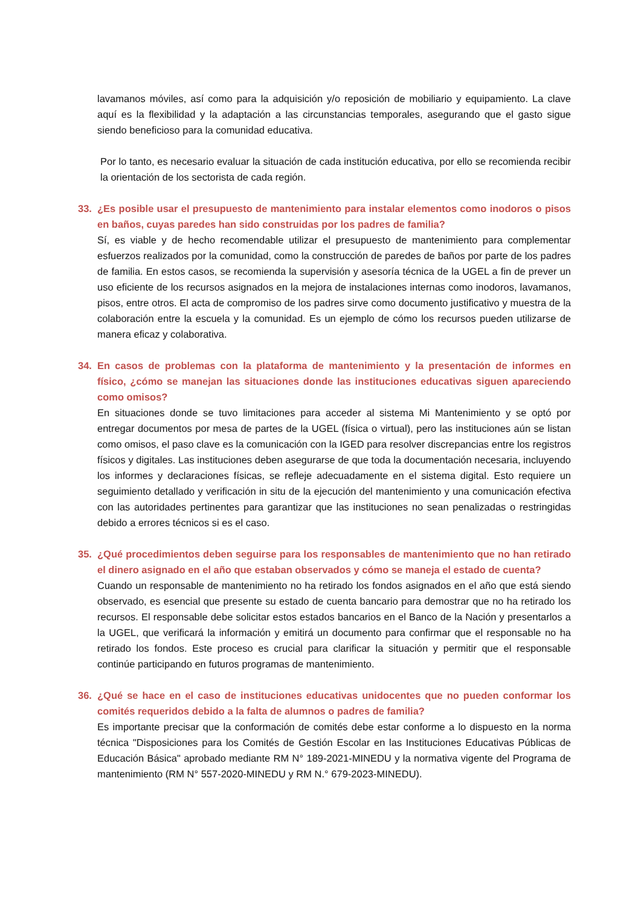lavamanos móviles, así como para la adquisición y/o reposición de mobiliario y equipamiento. La clave aquí es la flexibilidad y la adaptación a las circunstancias temporales, asegurando que el gasto sigue siendo beneficioso para la comunidad educativa.
Por lo tanto, es necesario evaluar la situación de cada institución educativa, por ello se recomienda recibir la orientación de los sectorista de cada región.
33. ¿Es posible usar el presupuesto de mantenimiento para instalar elementos como inodoros o pisos en baños, cuyas paredes han sido construidas por los padres de familia?
Sí, es viable y de hecho recomendable utilizar el presupuesto de mantenimiento para complementar esfuerzos realizados por la comunidad, como la construcción de paredes de baños por parte de los padres de familia. En estos casos, se recomienda la supervisión y asesoría técnica de la UGEL a fin de prever un uso eficiente de los recursos asignados en la mejora de instalaciones internas como inodoros, lavamanos, pisos, entre otros. El acta de compromiso de los padres sirve como documento justificativo y muestra de la colaboración entre la escuela y la comunidad. Es un ejemplo de cómo los recursos pueden utilizarse de manera eficaz y colaborativa.
34. En casos de problemas con la plataforma de mantenimiento y la presentación de informes en físico, ¿cómo se manejan las situaciones donde las instituciones educativas siguen apareciendo como omisos?
En situaciones donde se tuvo limitaciones para acceder al sistema Mi Mantenimiento y se optó por entregar documentos por mesa de partes de la UGEL (física o virtual), pero las instituciones aún se listan como omisos, el paso clave es la comunicación con la IGED para resolver discrepancias entre los registros físicos y digitales. Las instituciones deben asegurarse de que toda la documentación necesaria, incluyendo los informes y declaraciones físicas, se refleje adecuadamente en el sistema digital. Esto requiere un seguimiento detallado y verificación in situ de la ejecución del mantenimiento y una comunicación efectiva con las autoridades pertinentes para garantizar que las instituciones no sean penalizadas o restringidas debido a errores técnicos si es el caso.
35. ¿Qué procedimientos deben seguirse para los responsables de mantenimiento que no han retirado el dinero asignado en el año que estaban observados y cómo se maneja el estado de cuenta?
Cuando un responsable de mantenimiento no ha retirado los fondos asignados en el año que está siendo observado, es esencial que presente su estado de cuenta bancario para demostrar que no ha retirado los recursos. El responsable debe solicitar estos estados bancarios en el Banco de la Nación y presentarlos a la UGEL, que verificará la información y emitirá un documento para confirmar que el responsable no ha retirado los fondos. Este proceso es crucial para clarificar la situación y permitir que el responsable continúe participando en futuros programas de mantenimiento.
36. ¿Qué se hace en el caso de instituciones educativas unidocentes que no pueden conformar los comités requeridos debido a la falta de alumnos o padres de familia?
Es importante precisar que la conformación de comités debe estar conforme a lo dispuesto en la norma técnica "Disposiciones para los Comités de Gestión Escolar en las Instituciones Educativas Públicas de Educación Básica" aprobado mediante RM N° 189-2021-MINEDU y la normativa vigente del Programa de mantenimiento (RM N° 557-2020-MINEDU y RM N.° 679-2023-MINEDU).